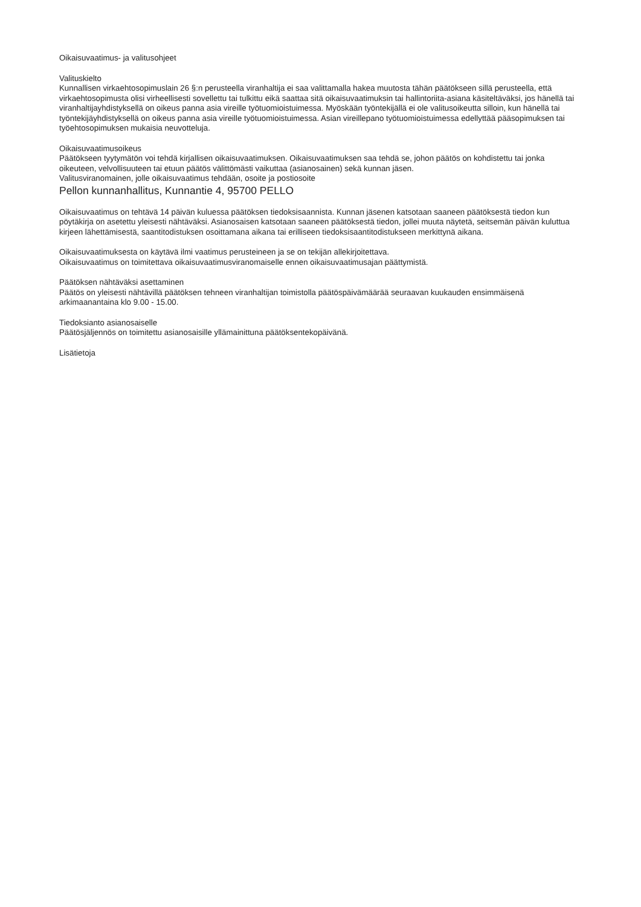Oikaisuvaatimus- ja valitusohjeet
Valituskielto
Kunnallisen virkaehtosopimuslain 26 §:n perusteella viranhaltija ei saa valittamalla hakea muutosta tähän päätökseen sillä perusteella, että virkaehtosopimusta olisi virheellisesti sovellettu tai tulkittu eikä saattaa sitä oikaisuvaatimuksin tai hallintoriita-asiana käsiteltäväksi, jos hänellä tai viranhaltijayhdistyksellä on oikeus panna asia vireille työtuomioistuimessa. Myöskään työntekijällä ei ole valitusoikeutta silloin, kun hänellä tai työntekijäyhdistyksellä on oikeus panna asia vireille työtuomioistuimessa. Asian vireillepano työtuomioistuimessa edellyttää pääsopimuksen tai työehtosopimuksen mukaisia neuvotteluja.
Oikaisuvaatimusoikeus
Päätökseen tyytymätön voi tehdä kirjallisen oikaisuvaatimuksen. Oikaisuvaatimuksen saa tehdä se, johon päätös on kohdistettu tai jonka oikeuteen, velvollisuuteen tai etuun päätös välittömästi vaikuttaa (asianosainen) sekä kunnan jäsen.
Valitusviranomainen, jolle oikaisuvaatimus tehdään, osoite ja postiosoite
Pellon kunnanhallitus, Kunnantie 4, 95700 PELLO
Oikaisuvaatimus on tehtävä 14 päivän kuluessa päätöksen tiedoksisaannista. Kunnan jäsenen katsotaan saaneen päätöksestä tiedon kun pöytäkirja on asetettu yleisesti nähtäväksi. Asianosaisen katsotaan saaneen päätöksestä tiedon, jollei muuta näytetä, seitsemän päivän kuluttua kirjeen lähettämisestä, saantitodistuksen osoittamana aikana tai erilliseen tiedoksisaantitodistukseen merkittynä aikana.
Oikaisuvaatimuksesta on käytävä ilmi vaatimus perusteineen ja se on tekijän allekirjoitettava.
Oikaisuvaatimus on toimitettava oikaisuvaatimusviranomaiselle ennen oikaisuvaatimusajan päättymistä.
Päätöksen nähtäväksi asettaminen
Päätös on yleisesti nähtävillä päätöksen tehneen viranhaltijan toimistolla päätöspäivämäärää seuraavan kuukauden ensimmäisenä arkimaanantaina klo 9.00 - 15.00.
Tiedoksianto asianosaiselle
Päätösjäljennös on toimitettu asianosaisille yllämainittuna päätöksentekopäivänä.
Lisätietoja